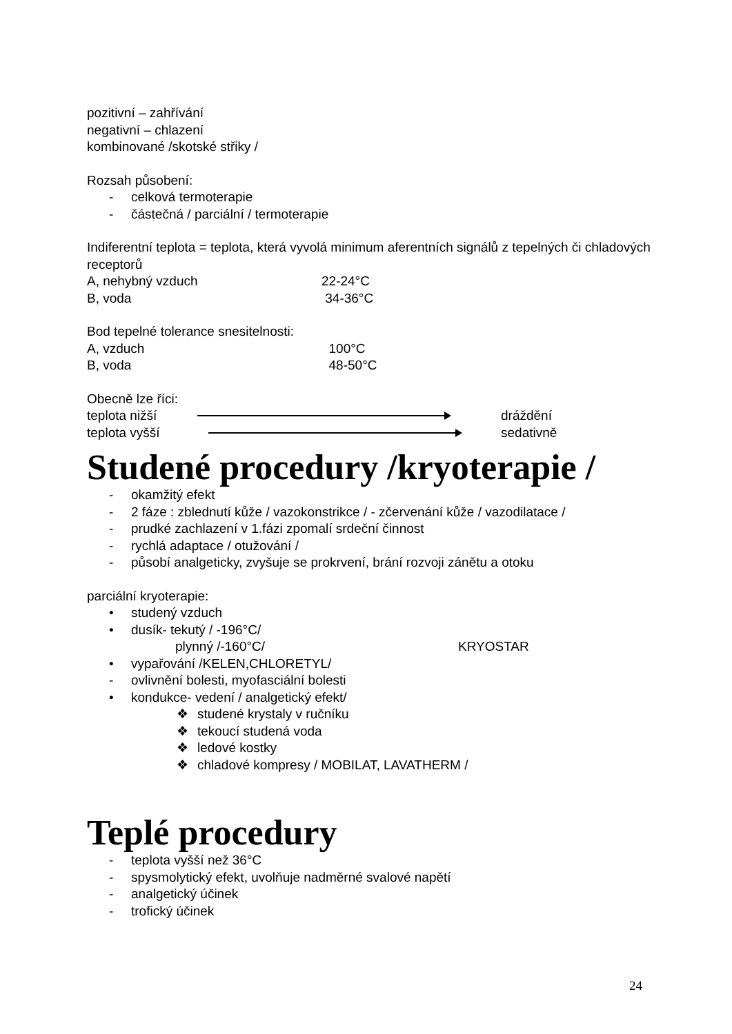pozitivní – zahřívání
negativní – chlazení
kombinované /skotské střiky /
Rozsah působení:
- celková termoterapie
- částečná / parciální / termoterapie
Indiferentní teplota = teplota, která vyvolá minimum aferentních signálů z tepelných či chladových receptorů
A, nehybný vzduch 22-24°C
B, voda 34-36°C
Bod tepelné tolerance snesitelnosti:
A, vzduch 100°C
B, voda 48-50°C
Obecně lze říci:
teplota nižší dráždění
teplota vyšší sedativně
Studené procedury /kryoterapie /
- okamžitý efekt
- 2 fáze : zblednutí kůže / vazokonstrikce / - zčervenání kůže / vazodilatace /
- prudké zachlazení v 1.fázi zpomalí srdeční činnost
- rychlá adaptace / otužování /
- působí analgeticky, zvyšuje se prokrvení, brání rozvoji zánětu a otoku
parciální kryoterapie:
• studený vzduch
• dusík- tekutý / -196°C/
plynný /-160°C/ KRYOSTAR
• vypařování /KELEN,CHLORETYL/
- ovlivnění bolesti, myofasciální bolesti
• kondukce- vedení / analgetický efekt/
❖ studené krystaly v ručníku
❖ tekoucí studená voda
❖ ledové kostky
❖ chladové kompresy / MOBILAT, LAVATHERM /
Teplé procedury
- teplota vyšší než 36°C
- spysmolytický efekt, uvolňuje nadměrné svalové napětí
- analgetický účinek
- trofický účinek
24